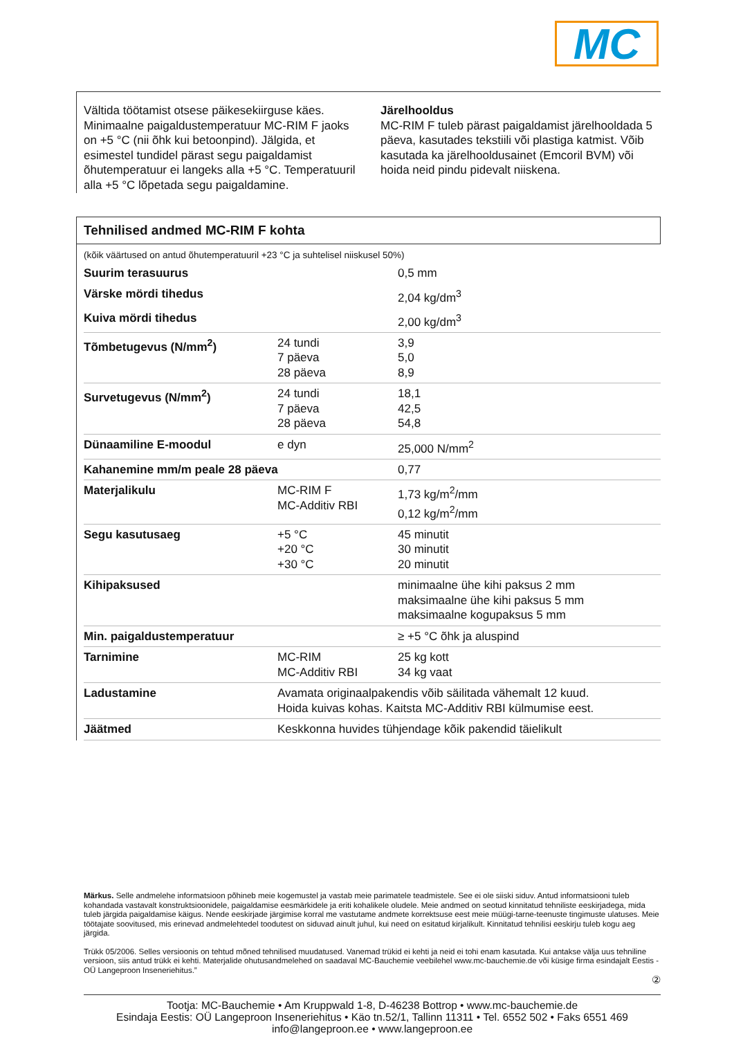MC
Vältida töötamist otsese päikesekiirguse käes. Minimaalne paigaldustemperatuur MC-RIM F jaoks on +5 °C (nii õhk kui betoonpind). Jälgida, et esimestel tundidel pärast segu paigaldamist õhutemperatuur ei langeks alla +5 °C. Temperatuuril alla +5 °C lõpetada segu paigaldamine.
Järelhooldus
MC-RIM F tuleb pärast paigaldamist järelhooldada 5 päeva, kasutades tekstiili või plastiga katmist. Võib kasutada ka järelhooldusainet (Emcoril BVM) või hoida neid pindu pidevalt niiskena.
Tehnilised andmed MC-RIM F kohta
(kõik väärtused on antud õhutemperatuuril +23 °C ja suhtelisel niiskusel 50%)
| Suurim terasuurus | | 0,5 mm |
| Värske mördi tihedus | | 2,04 kg/dm<sup>3</sup> |
| Kuiva mördi tihedus | | 2,00 kg/dm<sup>3</sup> |
| Tõmbetugevus (N/mm<sup>2</sup>) | 24 tundi 7 päeva 28 päeva | 3,9 5,0 8,9 |
| Survetugevus (N/mm<sup>2</sup>) | 24 tundi 7 päeva 28 päeva | 18,1 42,5 54,8 |
| Dünaamiline E-moodul | e dyn | 25,000 N/mm<sup>2</sup> |
| Kahanemine mm/m peale 28 päeva | | 0,77 |
| Materjalikulu | MC-RIM F MC-Additiv RBI | 1,73 kg/m<sup>2</sup>/mm 0,12 kg/m<sup>2</sup>/mm |
| Segu kasutusaeg | +5 °C +20 °C +30 °C | 45 minutit 30 minutit 20 minutit |
| Kihipaksused | | minimaalne ühe kihi paksus 2 mm maksimaalne ühe kihi paksus 5 mm maksimaalne kogupaksus 5 mm |
| Min. paigaldustemperatuur | | ≥ +5 °C õhk ja aluspind |
| Tarnimine | MC-RIM MC-Additiv RBI | 25 kg kott 34 kg vaat |
| Ladustamine | Avamata originaalpakendis võib säilitada vähemalt 12 kuud. Hoida kuivas kohas. Kaitsta MC-Additiv RBI külmumise eest. | |
| Jäätmed | Keskkonna huvides tühjendage kõik pakendid täielikult | |
Märkus. Selle andmelehe informatsioon põhineb meie kogemustel ja vastab meie parimatele teadmistele. See ei ole siiski siduv. Antud informatsiooni tuleb kohandada vastavalt konstruktsioonidele, paigaldamise eesmärkidele ja eriti kohalikele oludele. Meie andmed on seotud kinnitatud tehniliste eeskirjadega, mida tuleb järgida paigaldamise käigus. Nende eeskirjade järgimise korral me vastutame andmete korrektsuse eest meie müügi-tarne-teenuste tingimuste ulatuses. Meie töötajate soovitused, mis erinevad andmelehtedel toodutest on siduvad ainult juhul, kui need on esitatud kirjalikult. Kinnitatud tehnilisi eeskirju tuleb kogu aeg järgida.
Trükk 05/2006. Selles versioonis on tehtud mõned tehnilised muudatused. Vanemad trükid ei kehti ja neid ei tohi enam kasutada. Kui antakse välja uus tehniline versioon, siis antud trükk ei kehti. Materjalide ohutusandmelehed on saadaval MC-Bauchemie veebilehel www.mc-bauchemie.de või küsige firma esindajalt Eestis - OÜ Langeproon Inseneriehitus.”
②
Tootja: MC-Bauchemie • Am Kruppwald 1-8, D-46238 Bottrop • www.mc-bauchemie.de
Esindaja Eestis: OÜ Langeproon Inseneriehitus • Käo tn.52/1, Tallinn 11311 • Tel. 6552 502 • Faks 6551 469
info@langeproon.ee • www.langeproon.ee